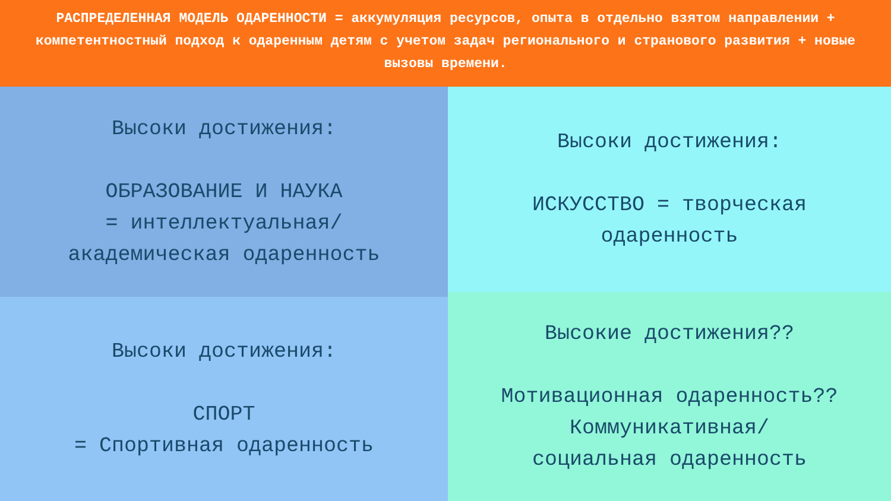РАСПРЕДЕЛЕННАЯ МОДЕЛЬ ОДАРЕННОСТИ = аккумуляция ресурсов, опыта в отдельно взятом направлении + компетентностный подход к одаренным детям с учетом задач регионального и странового развития + новые вызовы времени.
Высоки достижения:
ОБРАЗОВАНИЕ И НАУКА
= интеллектуальная/
академическая одаренность
Высоки достижения:
СПОРТ
= Спортивная одаренность
Высоки достижения:
ИСКУССТВО = творческая одаренность
Высокие достижения??
Мотивационная одаренность??
Коммуникативная/
социальная одаренность